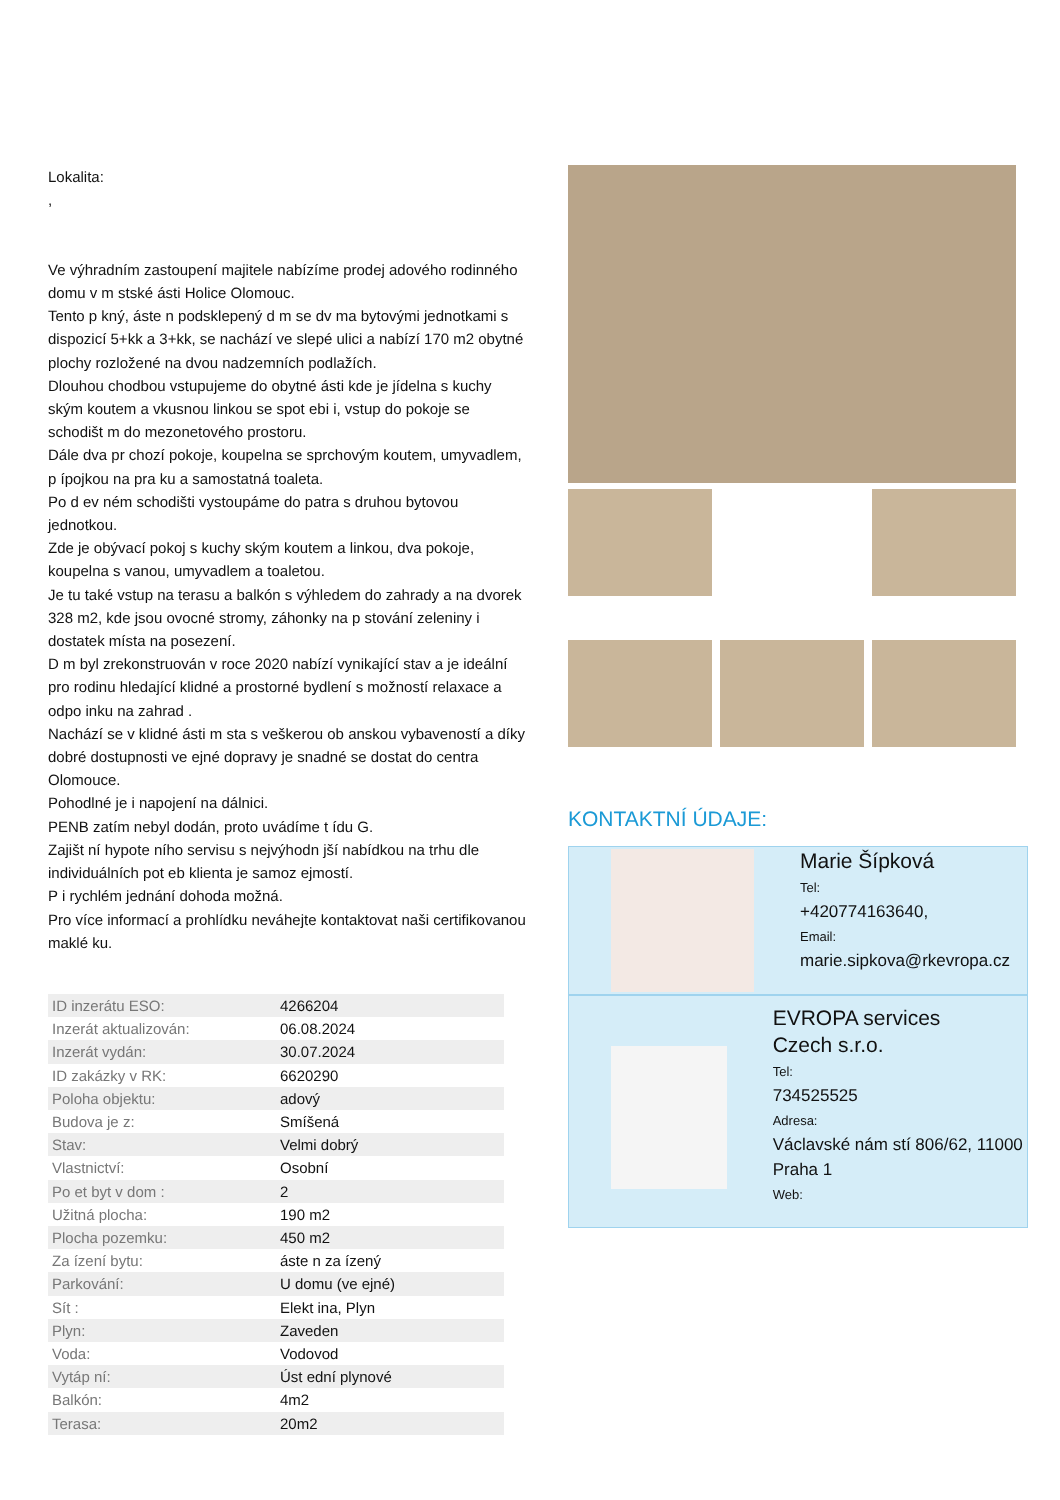Lokalita:
,
Ve výhradním zastoupení majitele nabízíme prodej adového rodinného domu v m stské ásti Holice Olomouc.
Tento p kný, áste n podsklepený d m se dv ma bytovými jednotkami s dispozicí 5+kk a 3+kk, se nachází ve slepé ulici a nabízí 170 m2 obytné plochy rozložené na dvou nadzemních podlažích.
Dlouhou chodbou vstupujeme do obytné ásti kde je jídelna s kuchy ským koutem a vkusnou linkou se spot ebi i, vstup do pokoje se schodišt m do mezonetového prostoru.
Dále dva pr chozí pokoje, koupelna se sprchovým koutem, umyvadlem, p ípojkou na pra ku a samostatná toaleta.
Po d ev ném schodišti vystoupáme do patra s druhou bytovou jednotkou.
Zde je obývací pokoj s kuchy ským koutem a linkou, dva pokoje, koupelna s vanou, umyvadlem a toaletou.
Je tu také vstup na terasu a balkón s výhledem do zahrady a na dvorek 328 m2, kde jsou ovocné stromy, záhonky na p stování zeleniny i dostatek místa na posezení.
D m byl zrekonstruován v roce 2020 nabízí vynikající stav a je ideální pro rodinu hledající klidné a prostorné bydlení s možností relaxace a odpo inku na zahrad .
Nachází se v klidné ásti m sta s veškerou ob anskou vybaveností a díky dobré dostupnosti ve ejné dopravy je snadné se dostat do centra Olomouce.
Pohodlné je i napojení na dálnici.
PENB zatím nebyl dodán, proto uvádíme t ídu G.
Zajišt ní hypote ního servisu s nejvýhodn jší nabídkou na trhu dle individuálních pot eb klienta je samoz ejmostí.
P i rychlém jednání dohoda možná.
Pro více informací a prohlídku neváhejte kontaktovat naši certifikovanou maklé ku.
| ID inzerátu ESO: | 4266204 |
| Inzerát aktualizován: | 06.08.2024 |
| Inzerát vydán: | 30.07.2024 |
| ID zakázky v RK: | 6620290 |
| Poloha objektu: | adový |
| Budova je z: | Smíšená |
| Stav: | Velmi dobrý |
| Vlastnictví: | Osobní |
| Po et byt v dom : | 2 |
| Užitná plocha: | 190 m2 |
| Plocha pozemku: | 450 m2 |
| Za ízení bytu: | áste n za ízený |
| Parkování: | U domu (ve ejné) |
| Sít : | Elekt ina, Plyn |
| Plyn: | Zaveden |
| Voda: | Vodovod |
| Vytáp ní: | Úst ední plynové |
| Balkón: | 4m2 |
| Terasa: | 20m2 |
KONTAKTNÍ ÚDAJE:
Marie Šípková
Tel:
+420774163640,
Email:
marie.sipkova@rkevropa.cz
EVROPA services
Czech s.r.o.
Tel:
734525525
Adresa:
Václavské nám stí 806/62, 11000 Praha 1
Web: